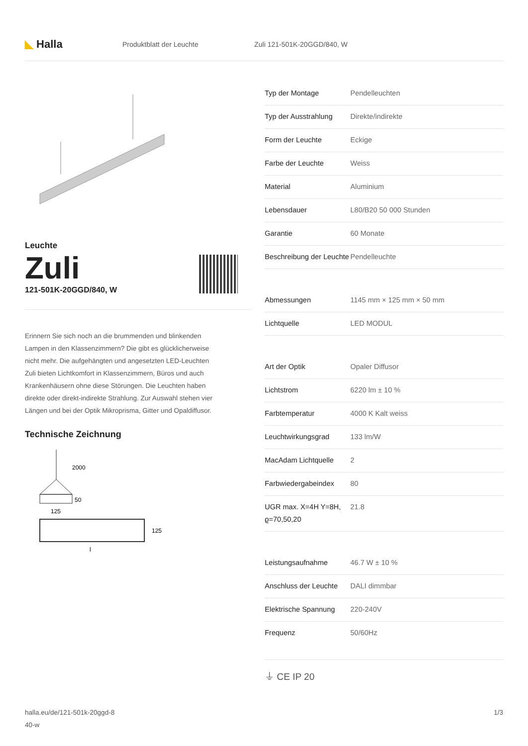◣ Halla
Produktblatt der Leuchte Zuli 121-501K-20GGD/840, W
Leuchte
Zuli
121-501K-20GGD/840, W
Erinnern Sie sich noch an die brummenden und blinkenden Lampen in den Klassenzimmern? Die gibt es glücklicherweise nicht mehr. Die aufgehängten und angesetzten LED-Leuchten Zuli bieten Lichtkomfort in Klassenzimmern, Büros und auch Krankenhäusern ohne diese Störungen. Die Leuchten haben direkte oder direkt-indirekte Strahlung. Zur Auswahl stehen vier Längen und bei der Optik Mikroprisma, Gitter und Opaldiffusor.
Technische Zeichnung
2000
50
125
125
l
| Typ der Montage | Pendelleuchten |
| Typ der Ausstrahlung | Direkte/indirekte |
| Form der Leuchte | Eckige |
| Farbe der Leuchte | Weiss |
| Material | Aluminium |
| Lebensdauer | L80/B20 50 000 Stunden |
| Garantie | 60 Monate |
| Beschreibung der Leuchte | Pendelleuchte |
| Abmessungen | 1145 mm × 125 mm × 50 mm |
| Lichtquelle | LED MODUL |
| Art der Optik | Opaler Diffusor |
| Lichtstrom | 6220 lm ± 10 % |
| Farbtemperatur | 4000 K Kalt weiss |
| Leuchtwirkungsgrad | 133 lm/W |
| MacAdam Lichtquelle | 2 |
| Farbwiedergabeindex | 80 |
| UGR max. X=4H Y=8H, ϱ=70,50,20 | 21.8 |
| Leistungsaufnahme | 46.7 W ± 10 % |
| Anschluss der Leuchte | DALI dimmbar |
| Elektrische Spannung | 220-240V |
| Frequenz | 50/60Hz |
⏚ CE IP 20
halla.eu/de/121-501k-20ggd-8
40-w
1/3